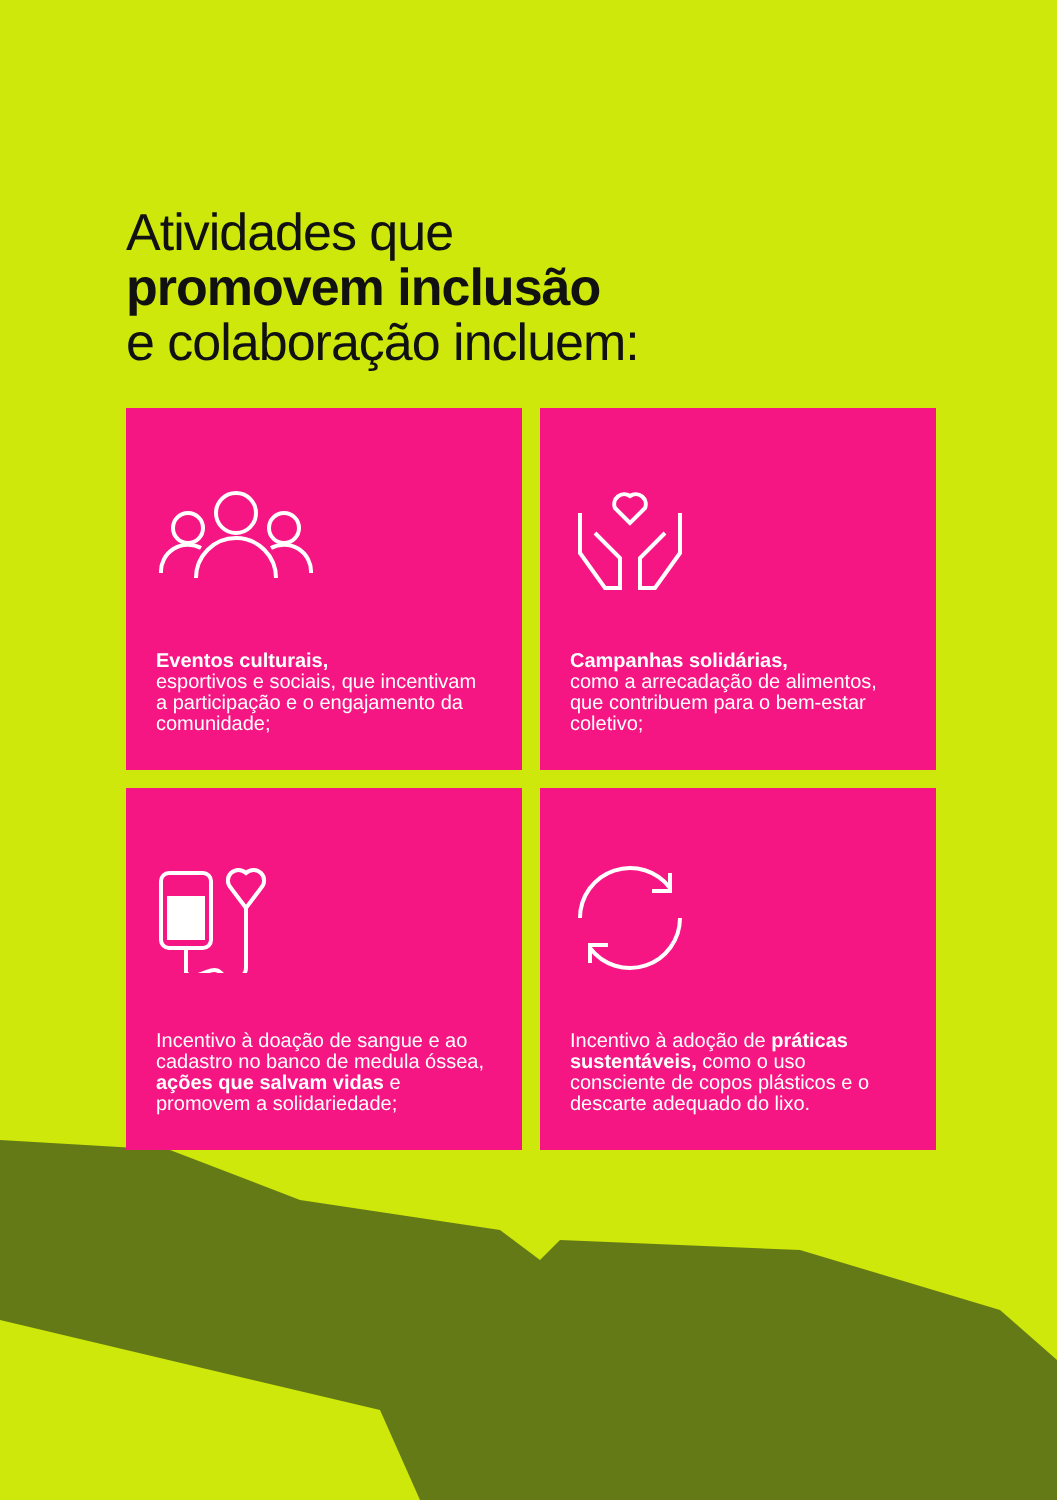Atividades que
promovem inclusão
e colaboração incluem:
Eventos culturais,
esportivos e sociais, que incentivam a participação e o engajamento da comunidade;
Campanhas solidárias,
como a arrecadação de alimentos, que contribuem para o bem-estar coletivo;
Incentivo à doação de sangue e ao cadastro no banco de medula óssea, ações que salvam vidas e promovem a solidariedade;
Incentivo à adoção de práticas sustentáveis, como o uso consciente de copos plásticos e o descarte adequado do lixo.